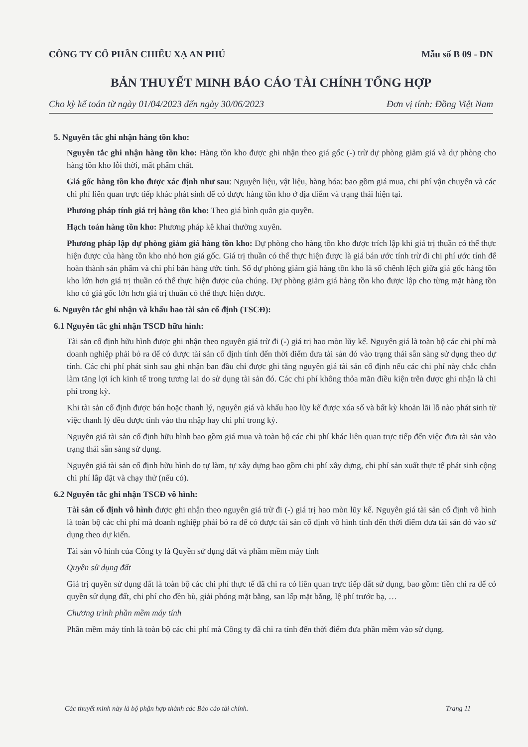CÔNG TY CỔ PHẦN CHIẾU XẠ AN PHÚ Mẫu số B 09 - DN
BẢN THUYẾT MINH BÁO CÁO TÀI CHÍNH TỔNG HỢP
Cho kỳ kế toán từ ngày 01/04/2023 đến ngày 30/06/2023 Đơn vị tính: Đồng Việt Nam
5. Nguyên tắc ghi nhận hàng tồn kho:
Nguyên tắc ghi nhận hàng tồn kho: Hàng tồn kho được ghi nhận theo giá gốc (-) trừ dự phòng giảm giá và dự phòng cho hàng tồn kho lỗi thời, mất phẩm chất.
Giá gốc hàng tồn kho được xác định như sau: Nguyên liệu, vật liệu, hàng hóa: bao gồm giá mua, chi phí vận chuyển và các chi phí liên quan trực tiếp khác phát sinh để có được hàng tồn kho ở địa điểm và trạng thái hiện tại.
Phương pháp tính giá trị hàng tồn kho: Theo giá bình quân gia quyền.
Hạch toán hàng tồn kho: Phương pháp kê khai thường xuyên.
Phương pháp lập dự phòng giảm giá hàng tồn kho: Dự phòng cho hàng tồn kho được trích lập khi giá trị thuần có thể thực hiện được của hàng tồn kho nhỏ hơn giá gốc. Giá trị thuần có thể thực hiện được là giá bán ước tính trừ đi chi phí ước tính để hoàn thành sản phẩm và chi phí bán hàng ước tính. Số dự phòng giảm giá hàng tồn kho là số chênh lệch giữa giá gốc hàng tồn kho lớn hơn giá trị thuần có thể thực hiện được của chúng. Dự phòng giảm giá hàng tồn kho được lập cho từng mặt hàng tồn kho có giá gốc lớn hơn giá trị thuần có thể thực hiện được.
6. Nguyên tắc ghi nhận và khấu hao tài sản cố định (TSCĐ):
6.1 Nguyên tắc ghi nhận TSCĐ hữu hình:
Tài sản cố định hữu hình được ghi nhận theo nguyên giá trừ đi (-) giá trị hao mòn lũy kế. Nguyên giá là toàn bộ các chi phí mà doanh nghiệp phải bỏ ra để có được tài sản cố định tính đến thời điểm đưa tài sản đó vào trạng thái sẵn sàng sử dụng theo dự tính. Các chi phí phát sinh sau ghi nhận ban đầu chỉ được ghi tăng nguyên giá tài sản cố định nếu các chi phí này chắc chắn làm tăng lợi ích kinh tế trong tương lai do sử dụng tài sản đó. Các chi phí không thỏa mãn điều kiện trên được ghi nhận là chi phí trong kỳ.
Khi tài sản cố định được bán hoặc thanh lý, nguyên giá và khấu hao lũy kế được xóa sổ và bất kỳ khoản lãi lỗ nào phát sinh từ việc thanh lý đều được tính vào thu nhập hay chi phí trong kỳ.
Nguyên giá tài sản cố định hữu hình bao gồm giá mua và toàn bộ các chi phí khác liên quan trực tiếp đến việc đưa tài sản vào trạng thái sẵn sàng sử dụng.
Nguyên giá tài sản cố định hữu hình do tự làm, tự xây dựng bao gồm chi phí xây dựng, chi phí sản xuất thực tế phát sinh cộng chi phí lắp đặt và chạy thử (nếu có).
6.2 Nguyên tắc ghi nhận TSCĐ vô hình:
Tài sản cố định vô hình được ghi nhận theo nguyên giá trừ đi (-) giá trị hao mòn lũy kế. Nguyên giá tài sản cố định vô hình là toàn bộ các chi phí mà doanh nghiệp phải bỏ ra để có được tài sản cố định vô hình tính đến thời điểm đưa tài sản đó vào sử dụng theo dự kiến.
Tài sản vô hình của Công ty là Quyền sử dụng đất và phầm mềm máy tính
Quyền sử dụng đất
Giá trị quyền sử dụng đất là toàn bộ các chi phí thực tế đã chi ra có liên quan trực tiếp đất sử dụng, bao gồm: tiền chi ra để có quyền sử dụng đất, chi phí cho đền bù, giải phóng mặt bằng, san lấp mặt bằng, lệ phí trước bạ, …
Chương trình phần mềm máy tính
Phần mềm máy tính là toàn bộ các chi phí mà Công ty đã chi ra tính đến thời điểm đưa phần mềm vào sử dụng.
Các thuyết minh này là bộ phận hợp thành các Báo cáo tài chính. Trang 11